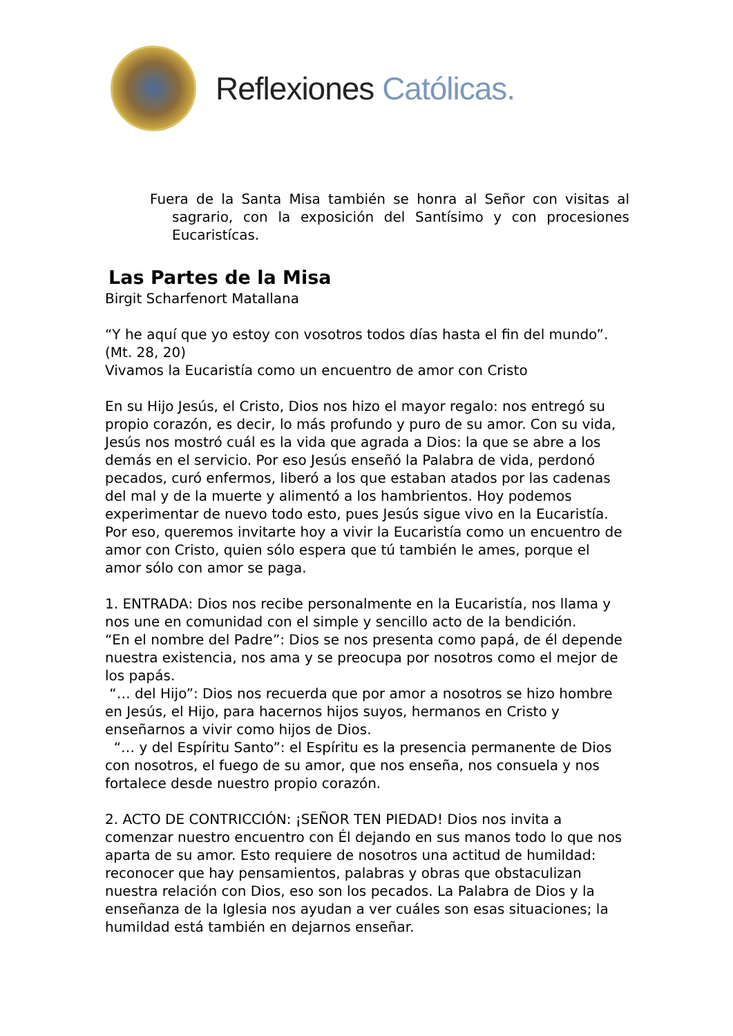Reflexiones Católicas.
Fuera de la Santa Misa también se honra al Señor con visitas al sagrario, con la exposición del Santísimo y con procesiones Eucaristícas.
Las Partes de la Misa
Birgit Scharfenort Matallana
“Y he aquí que yo estoy con vosotros todos días hasta el fin del mundo”. (Mt. 28, 20)
Vivamos la Eucaristía como un encuentro de amor con Cristo
En su Hijo Jesús, el Cristo, Dios nos hizo el mayor regalo: nos entregó su propio corazón, es decir, lo más profundo y puro de su amor. Con su vida, Jesús nos mostró cuál es la vida que agrada a Dios: la que se abre a los demás en el servicio. Por eso Jesús enseñó la Palabra de vida, perdonó pecados, curó enfermos, liberó a los que estaban atados por las cadenas del mal y de la muerte y alimentó a los hambrientos. Hoy podemos experimentar de nuevo todo esto, pues Jesús sigue vivo en la Eucaristía. Por eso, queremos invitarte hoy a vivir la Eucaristía como un encuentro de amor con Cristo, quien sólo espera que tú también le ames, porque el amor sólo con amor se paga.
1. ENTRADA: Dios nos recibe personalmente en la Eucaristía, nos llama y nos une en comunidad con el simple y sencillo acto de la bendición.
“En el nombre del Padre”: Dios se nos presenta como papá, de él depende nuestra existencia, nos ama y se preocupa por nosotros como el mejor de los papás.
“… del Hijo”: Dios nos recuerda que por amor a nosotros se hizo hombre en Jesús, el Hijo, para hacernos hijos suyos, hermanos en Cristo y enseñarnos a vivir como hijos de Dios.
“… y del Espíritu Santo”: el Espíritu es la presencia permanente de Dios con nosotros, el fuego de su amor, que nos enseña, nos consuela y nos fortalece desde nuestro propio corazón.
2. ACTO DE CONTRICCIÓN: ¡SEÑOR TEN PIEDAD! Dios nos invita a comenzar nuestro encuentro con Él dejando en sus manos todo lo que nos aparta de su amor. Esto requiere de nosotros una actitud de humildad: reconocer que hay pensamientos, palabras y obras que obstaculizan nuestra relación con Dios, eso son los pecados. La Palabra de Dios y la enseñanza de la Iglesia nos ayudan a ver cuáles son esas situaciones; la humildad está también en dejarnos enseñar.